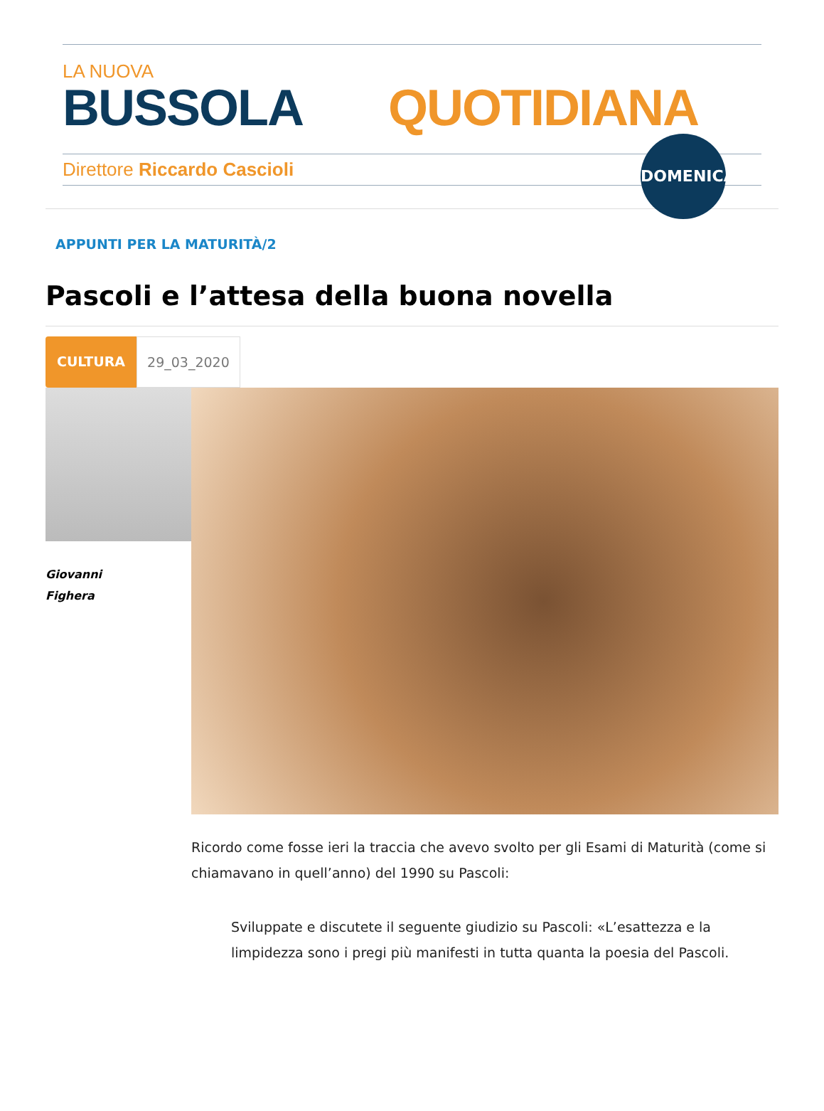LA NUOVA
BUSSOLA QUOTIDIANA
Direttore Riccardo Cascioli
DOMENICA
APPUNTI PER LA MATURITÀ/2
Pascoli e l’attesa della buona novella
CULTURA 29_03_2020
Giovanni
Fighera
Ricordo come fosse ieri la traccia che avevo svolto per gli Esami di Maturità (come si chiamavano in quell’anno) del 1990 su Pascoli:
Sviluppate e discutete il seguente giudizio su Pascoli: «L’esattezza e la limpidezza sono i pregi più manifesti in tutta quanta la poesia del Pascoli.